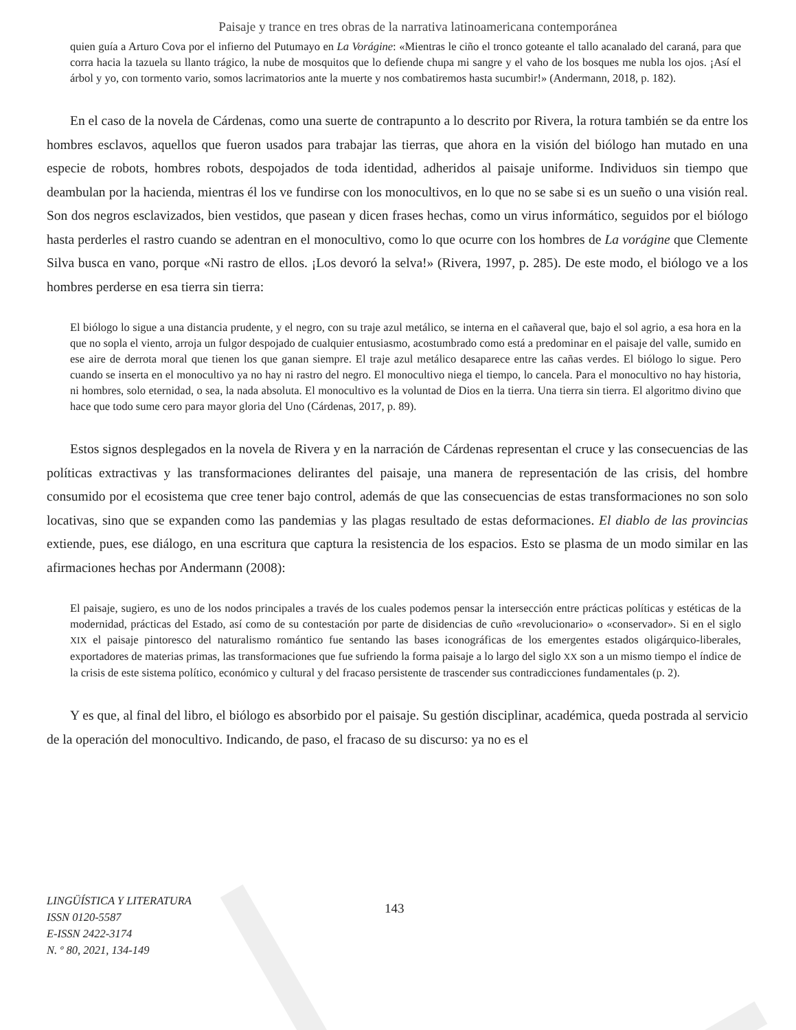Paisaje y trance en tres obras de la narrativa latinoamericana contemporánea
quien guía a Arturo Cova por el infierno del Putumayo en La Vorágine: «Mientras le ciño el tronco goteante el tallo acanalado del caraná, para que corra hacia la tazuela su llanto trágico, la nube de mosquitos que lo defiende chupa mi sangre y el vaho de los bosques me nubla los ojos. ¡Así el árbol y yo, con tormento vario, somos lacrimatorios ante la muerte y nos combatiremos hasta sucumbir!» (Andermann, 2018, p. 182).
En el caso de la novela de Cárdenas, como una suerte de contrapunto a lo descrito por Rivera, la rotura también se da entre los hombres esclavos, aquellos que fueron usados para trabajar las tierras, que ahora en la visión del biólogo han mutado en una especie de robots, hombres robots, despojados de toda identidad, adheridos al paisaje uniforme. Individuos sin tiempo que deambulan por la hacienda, mientras él los ve fundirse con los monocultivos, en lo que no se sabe si es un sueño o una visión real. Son dos negros esclavizados, bien vestidos, que pasean y dicen frases hechas, como un virus informático, seguidos por el biólogo hasta perderles el rastro cuando se adentran en el monocultivo, como lo que ocurre con los hombres de La vorágine que Clemente Silva busca en vano, porque «Ni rastro de ellos. ¡Los devoró la selva!» (Rivera, 1997, p. 285). De este modo, el biólogo ve a los hombres perderse en esa tierra sin tierra:
El biólogo lo sigue a una distancia prudente, y el negro, con su traje azul metálico, se interna en el cañaveral que, bajo el sol agrio, a esa hora en la que no sopla el viento, arroja un fulgor despojado de cualquier entusiasmo, acostumbrado como está a predominar en el paisaje del valle, sumido en ese aire de derrota moral que tienen los que ganan siempre. El traje azul metálico desaparece entre las cañas verdes. El biólogo lo sigue. Pero cuando se inserta en el monocultivo ya no hay ni rastro del negro. El monocultivo niega el tiempo, lo cancela. Para el monocultivo no hay historia, ni hombres, solo eternidad, o sea, la nada absoluta. El monocultivo es la voluntad de Dios en la tierra. Una tierra sin tierra. El algoritmo divino que hace que todo sume cero para mayor gloria del Uno (Cárdenas, 2017, p. 89).
Estos signos desplegados en la novela de Rivera y en la narración de Cárdenas representan el cruce y las consecuencias de las políticas extractivas y las transformaciones delirantes del paisaje, una manera de representación de las crisis, del hombre consumido por el ecosistema que cree tener bajo control, además de que las consecuencias de estas transformaciones no son solo locativas, sino que se expanden como las pandemias y las plagas resultado de estas deformaciones. El diablo de las provincias extiende, pues, ese diálogo, en una escritura que captura la resistencia de los espacios. Esto se plasma de un modo similar en las afirmaciones hechas por Andermann (2008):
El paisaje, sugiero, es uno de los nodos principales a través de los cuales podemos pensar la intersección entre prácticas políticas y estéticas de la modernidad, prácticas del Estado, así como de su contestación por parte de disidencias de cuño «revolucionario» o «conservador». Si en el siglo XIX el paisaje pintoresco del naturalismo romántico fue sentando las bases iconográficas de los emergentes estados oligárquico-liberales, exportadores de materias primas, las transformaciones que fue sufriendo la forma paisaje a lo largo del siglo XX son a un mismo tiempo el índice de la crisis de este sistema político, económico y cultural y del fracaso persistente de trascender sus contradicciones fundamentales (p. 2).
Y es que, al final del libro, el biólogo es absorbido por el paisaje. Su gestión disciplinar, académica, queda postrada al servicio de la operación del monocultivo. Indicando, de paso, el fracaso de su discurso: ya no es el
LINGÜÍSTICA Y LITERATURA
ISSN 0120-5587
E-ISSN 2422-3174
N. º 80, 2021, 134-149
143